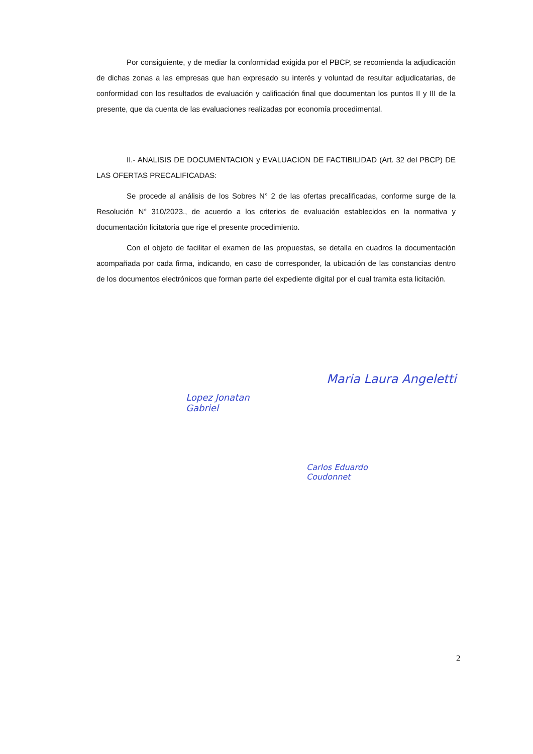Por consiguiente, y de mediar la conformidad exigida por el PBCP, se recomienda la adjudicación de dichas zonas a las empresas que han expresado su interés y voluntad de resultar adjudicatarias, de conformidad con los resultados de evaluación y calificación final que documentan los puntos II y III de la presente, que da cuenta de las evaluaciones realizadas por economía procedimental.
II.- ANALISIS DE DOCUMENTACION y EVALUACION DE FACTIBILIDAD (Art. 32 del PBCP) DE LAS OFERTAS PRECALIFICADAS:
Se procede al análisis de los Sobres N° 2 de las ofertas precalificadas, conforme surge de la Resolución N° 310/2023., de acuerdo a los criterios de evaluación establecidos en la normativa y documentación licitatoria que rige el presente procedimiento.
Con el objeto de facilitar el examen de las propuestas, se detalla en cuadros la documentación acompañada por cada firma, indicando, en caso de corresponder, la ubicación de las constancias dentro de los documentos electrónicos que forman parte del expediente digital por el cual tramita esta licitación.
Lopez Jonatan
Gabriel
Maria Laura Angeletti
Carlos Eduardo
Coudonnet
2